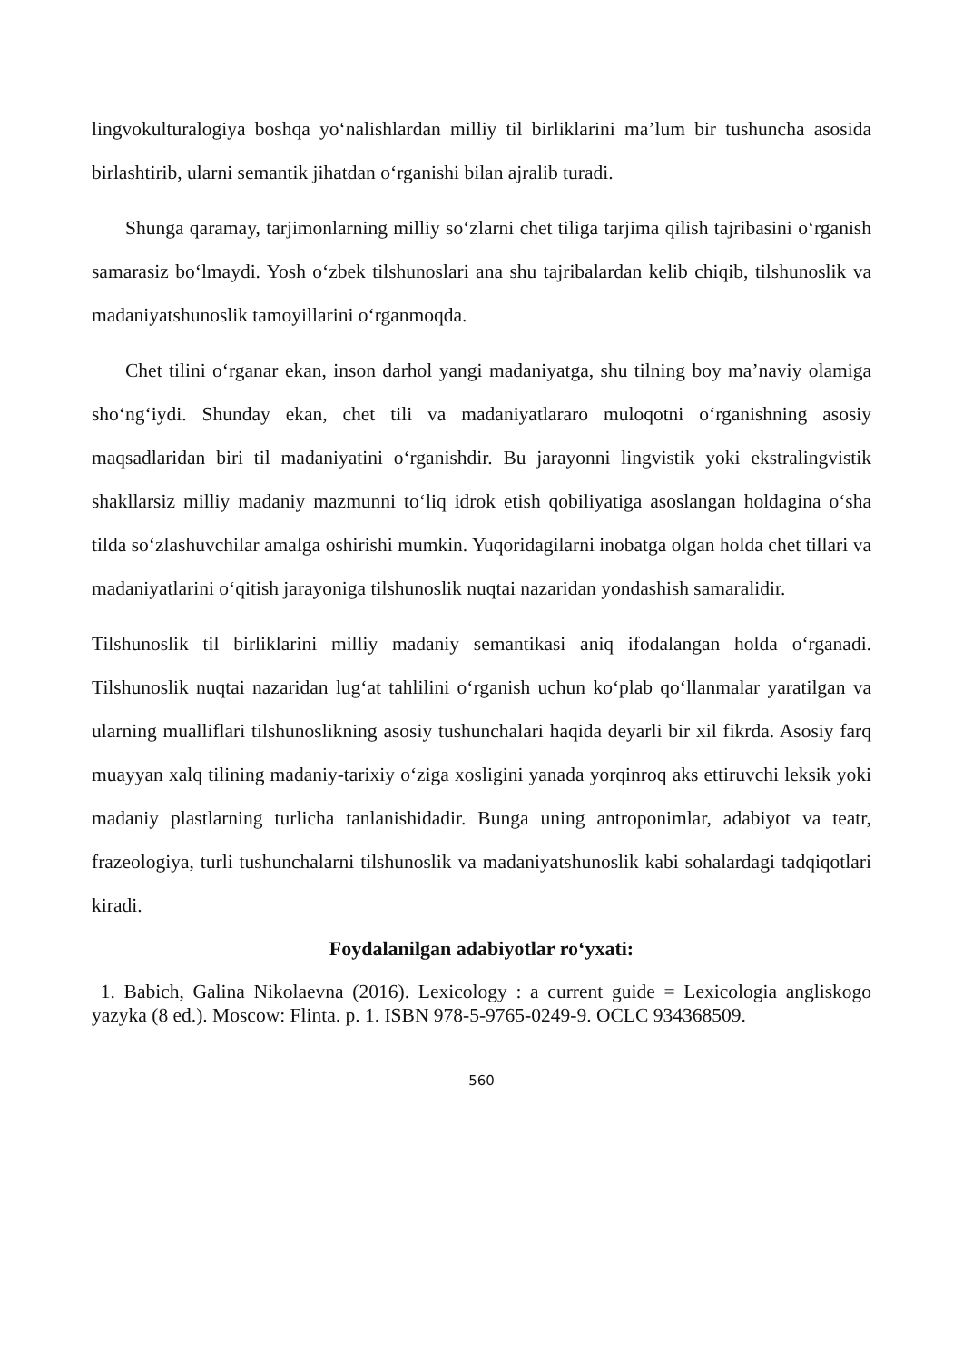lingvokulturalogiya boshqa yo‘nalishlardan milliy til birliklarini ma’lum bir tushuncha asosida birlashtirib, ularni semantik jihatdan o‘rganishi bilan ajralib turadi.
Shunga qaramay, tarjimonlarning milliy so‘zlarni chet tiliga tarjima qilish tajribasini o‘rganish samarasiz bo‘lmaydi. Yosh o‘zbek tilshunoslari ana shu tajribalardan kelib chiqib, tilshunoslik va madaniyatshunoslik tamoyillarini o‘rganmoqda.
Chet tilini o‘rganar ekan, inson darhol yangi madaniyatga, shu tilning boy ma’naviy olamiga sho‘ng‘iydi. Shunday ekan, chet tili va madaniyatlararo muloqotni o‘rganishning asosiy maqsadlaridan biri til madaniyatini o‘rganishdir. Bu jarayonni lingvistik yoki ekstralingvistik shakllarsiz milliy madaniy mazmunni to‘liq idrok etish qobiliyatiga asoslangan holdagina o‘sha tilda so‘zlashuvchilar amalga oshirishi mumkin. Yuqoridagilarni inobatga olgan holda chet tillari va madaniyatlarini o‘qitish jarayoniga tilshunoslik nuqtai nazaridan yondashish samaralidir.
Tilshunoslik til birliklarini milliy madaniy semantikasi aniq ifodalangan holda o‘rganadi. Tilshunoslik nuqtai nazaridan lug‘at tahlilini o‘rganish uchun ko‘plab qo‘llanmalar yaratilgan va ularning mualliflari tilshunoslikning asosiy tushunchalari haqida deyarli bir xil fikrda. Asosiy farq muayyan xalq tilining madaniy-tarixiy o‘ziga xosligini yanada yorqinroq aks ettiruvchi leksik yoki madaniy plastlarning turlicha tanlanishidadir. Bunga uning antroponimlar, adabiyot va teatr, frazeologiya, turli tushunchalarni tilshunoslik va madaniyatshunoslik kabi sohalardagi tadqiqotlari kiradi.
Foydalanilgan adabiyotlar ro‘yxati:
1. Babich, Galina Nikolaevna (2016). Lexicology : a current guide = Lexicologia angliskogo yazyka (8 ed.). Moscow: Flinta. p. 1. ISBN 978-5-9765-0249-9. OCLC 934368509.
560